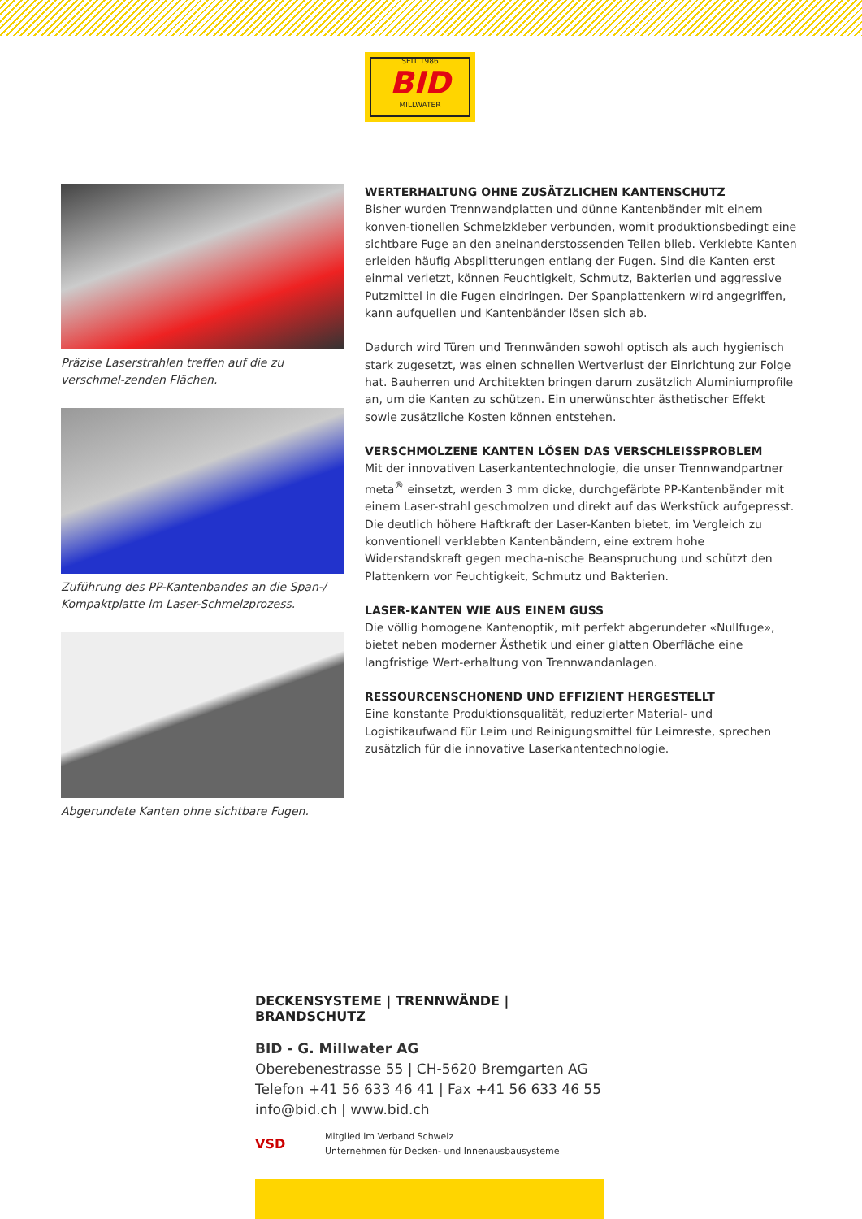SEIT 1986
BID
MILLWATER
Präzise Laserstrahlen treffen auf die zu verschmel-zenden Flächen.
Zuführung des PP-Kantenbandes an die Span-/ Kompaktplatte im Laser-Schmelzprozess.
Abgerundete Kanten ohne sichtbare Fugen.
WERTERHALTUNG OHNE ZUSÄTZLICHEN KANTENSCHUTZ
Bisher wurden Trennwandplatten und dünne Kantenbänder mit einem konven-tionellen Schmelzkleber verbunden, womit produktionsbedingt eine sichtbare Fuge an den aneinanderstossenden Teilen blieb. Verklebte Kanten erleiden häufig Absplitterungen entlang der Fugen. Sind die Kanten erst einmal verletzt, können Feuchtigkeit, Schmutz, Bakterien und aggressive Putzmittel in die Fugen eindringen. Der Spanplattenkern wird angegriffen, kann aufquellen und Kantenbänder lösen sich ab.
Dadurch wird Türen und Trennwänden sowohl optisch als auch hygienisch stark zugesetzt, was einen schnellen Wertverlust der Einrichtung zur Folge hat. Bauherren und Architekten bringen darum zusätzlich Aluminiumprofile an, um die Kanten zu schützen. Ein unerwünschter ästhetischer Effekt sowie zusätzliche Kosten können entstehen.
VERSCHMOLZENE KANTEN LÖSEN DAS VERSCHLEISSPROBLEM
Mit der innovativen Laserkantentechnologie, die unser Trennwandpartner meta<sup>®</sup> einsetzt, werden 3 mm dicke, durchgefärbte PP-Kantenbänder mit einem Laser-strahl geschmolzen und direkt auf das Werkstück aufgepresst.
Die deutlich höhere Haftkraft der Laser-Kanten bietet, im Vergleich zu konventionell verklebten Kantenbändern, eine extrem hohe Widerstandskraft gegen mecha-nische Beanspruchung und schützt den Plattenkern vor Feuchtigkeit, Schmutz und Bakterien.
LASER-KANTEN WIE AUS EINEM GUSS
Die völlig homogene Kantenoptik, mit perfekt abgerundeter «Nullfuge», bietet neben moderner Ästhetik und einer glatten Oberfläche eine langfristige Wert-erhaltung von Trennwandanlagen.
RESSOURCENSCHONEND UND EFFIZIENT HERGESTELLT
Eine konstante Produktionsqualität, reduzierter Material- und Logistikaufwand für Leim und Reinigungsmittel für Leimreste, sprechen zusätzlich für die innovative Laserkantentechnologie.
DECKENSYSTEME | TRENNWÄNDE | BRANDSCHUTZ
BID - G. Millwater AG
Oberebenestrasse 55 | CH-5620 Bremgarten AG
Telefon +41 56 633 46 41 | Fax +41 56 633 46 55
info@bid.ch | www.bid.ch
VSD
Mitglied im Verband Schweiz
Unternehmen für Decken- und Innenausbausysteme